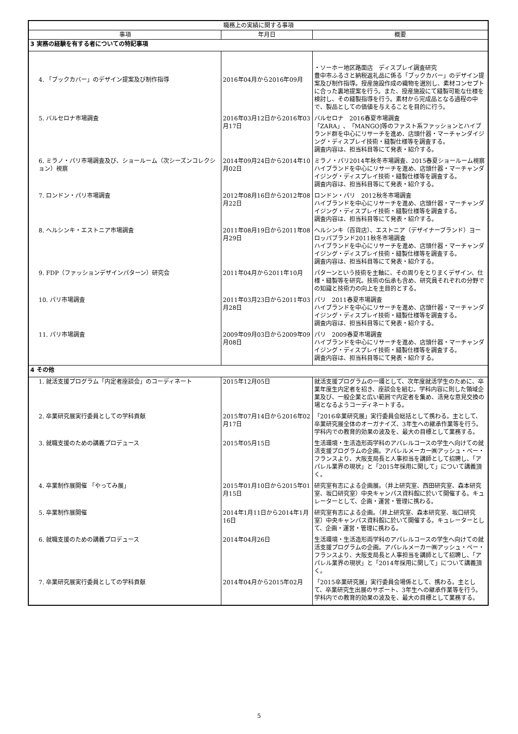| 職務上の実績に関する事項 | | |
| --- | --- | --- |
| 事項 | 年月日 | 概要 |
| 3 実務の経験を有する者についての特記事項 | | |
| 4. 「ブックカバー」のデザイン提案及び制作指導 | 2016年04月から2016年09月 | ・ソーホー地区路面店 ディスプレイ調査研究 豊中市ふるさと納税返礼品に係る「ブックカバー」のデザイン提案及び制作指導。授産施設作成の織物を選別し、素材コンセプトに合った裏地提案を行う。また、授産施設にて縫製可能な仕様を検討し、その縫製指導を行う。素材から完成品となる過程の中で、製品としての価値を与えることを目的に行う。 |
| 5. バルセロナ市場調査 | 2016年03月12日から2016年03月17日 | バルセロナ 2016春夏市場調査 「ZARA」、「MANGO]等のファスト系ファッションとハイブランド群を中心にリサーチを進め、店頭什器・マーチャンダイジング・ディスプレイ技術・縫製仕様等を調査する。 調査内容は、担当科目等にて発表・紹介する。 |
| 6. ミラノ・パリ市場調査及び、ショールーム（次シーズンコレクション）視察 | 2014年09月24日から2014年10月02日 | ミラノ・パリ2014年秋冬市場調査、2015春夏ショールーム視察 ハイブランドを中心にリサーチを進め、店頭什器・マーチャンダイジング・ディスプレイ技術・縫製仕様等を調査する。 調査内容は、担当科目等にて発表・紹介する。 |
| 7. ロンドン・パリ市場調査 | 2012年08月16日から2012年08月22日 | ロンドン・パリ 2012秋冬市場調査 ハイブランドを中心にリサーチを進め、店頭什器・マーチャンダイジング・ディスプレイ技術・縫製仕様等を調査する。 調査内容は、担当科目等にて発表・紹介する。 |
| 8. ヘルシンキ・エストニア市場調査 | 2011年08月19日から2011年08月29日 | ヘルシンキ（百貨店）、エストニア（デザイナーブランド）ヨーロッパブランド2011秋冬市場調査 ハイブランドを中心にリサーチを進め、店頭什器・マーチャンダイジング・ディスプレイ技術・縫製仕様等を調査する。 調査内容は、担当科目等にて発表・紹介する。 |
| 9. FDP（ファッションデザインパターン）研究会 | 2011年04月から2011年10月 | パターンという技術を主軸に、その周りをとりまくデザイン、仕様・縫製等を研究。技術の伝承も含め、研究員それぞれの分野での知識と技術力の向上を主目的とする。 |
| 10. パリ市場調査 | 2011年03月23日から2011年03月28日 | パリ 2011春夏市場調査 ハイブランドを中心にリサーチを進め、店頭什器・マーチャンダイジング・ディスプレイ技術・縫製仕様等を調査する。 調査内容は、担当科目等にて発表・紹介する。 |
| 11. パリ市場調査 | 2009年09月03日から2009年09月08日 | パリ 2009春夏市場調査 ハイブランドを中心にリサーチを進め、店頭什器・マーチャンダイジング・ディスプレイ技術・縫製仕様等を調査する。 調査内容は、担当科目等にて発表・紹介する。 |
| 4 その他 | | |
| 1. 就活支援プログラム「内定者座談会」のコーディネート | 2015年12月05日 | 就活支援プログラムの一環として、次年度就活学生のために、卒業年度生内定者を招き、座談会を組む。学科内容に則した領域企業及び、一般企業と広い範囲で内定者を集め、活発な意見交換の場となるようコーディネートする。 |
| 2. 卒業研究展実行委員としての学科貢献 | 2015年07月14日から2016年02月17日 | 「2016卒業研究展」実行委員会総括として携わる。主として、卒業研究展全体のオーガナイズ、3年生への継承作業等を行う。学科内での教育的効果の波及を、最大の目標として業務する。 |
| 3. 就職支援のための講義プロデュース | 2015年05月15日 | 生活環境・生活造形両学科のアパレルコースの学生へ向けての就活支援プログラムの企画。アパレルメーカー㈱アッシュ・ペー・フランスより、大阪支局長と人事担当を講師として招聘し、「アパレル業界の現状」と「2015年採用に関して」について講義頂く。 |
| 4. 卒業制作展開催 「やってみ展」 | 2015年01月10日から2015年01月15日 | 研究室有志による企画展。（井上研究室、西田研究室、森本研究室、坂口研究室）中央キャンパス資料館に於いて開催する。キュレーターとして、企画・運営・管理に携わる。 |
| 5. 卒業制作展開催 | 2014年1月11日から2014年1月16日 | 研究室有志による企画。（井上研究室、森本研究室、坂口研究室）中央キャンパス資料館に於いて開催する。キュレーターとして、企画・運営・管理に携わる。 |
| 6. 就職支援のための講義プロデュース | 2014年04月26日 | 生活環境・生活造形両学科のアパレルコースの学生へ向けての就活支援プログラムの企画。アパレルメーカー㈱アッシュ・ペー・フランスより、大阪支局長と人事担当を講師として招聘し、「アパレル業界の現状」と「2014年採用に関して」について講義頂く。 |
| 7. 卒業研究展実行委員としての学科貢献 | 2014年04月から2015年02月 | 「2015卒業研究展」実行委員会場係として、携わる。主として、卒業研究生出展のサポート、3年生への継承作業等を行う。学科内での教育的効果の波及を、最大の目標として業務する。 |
5